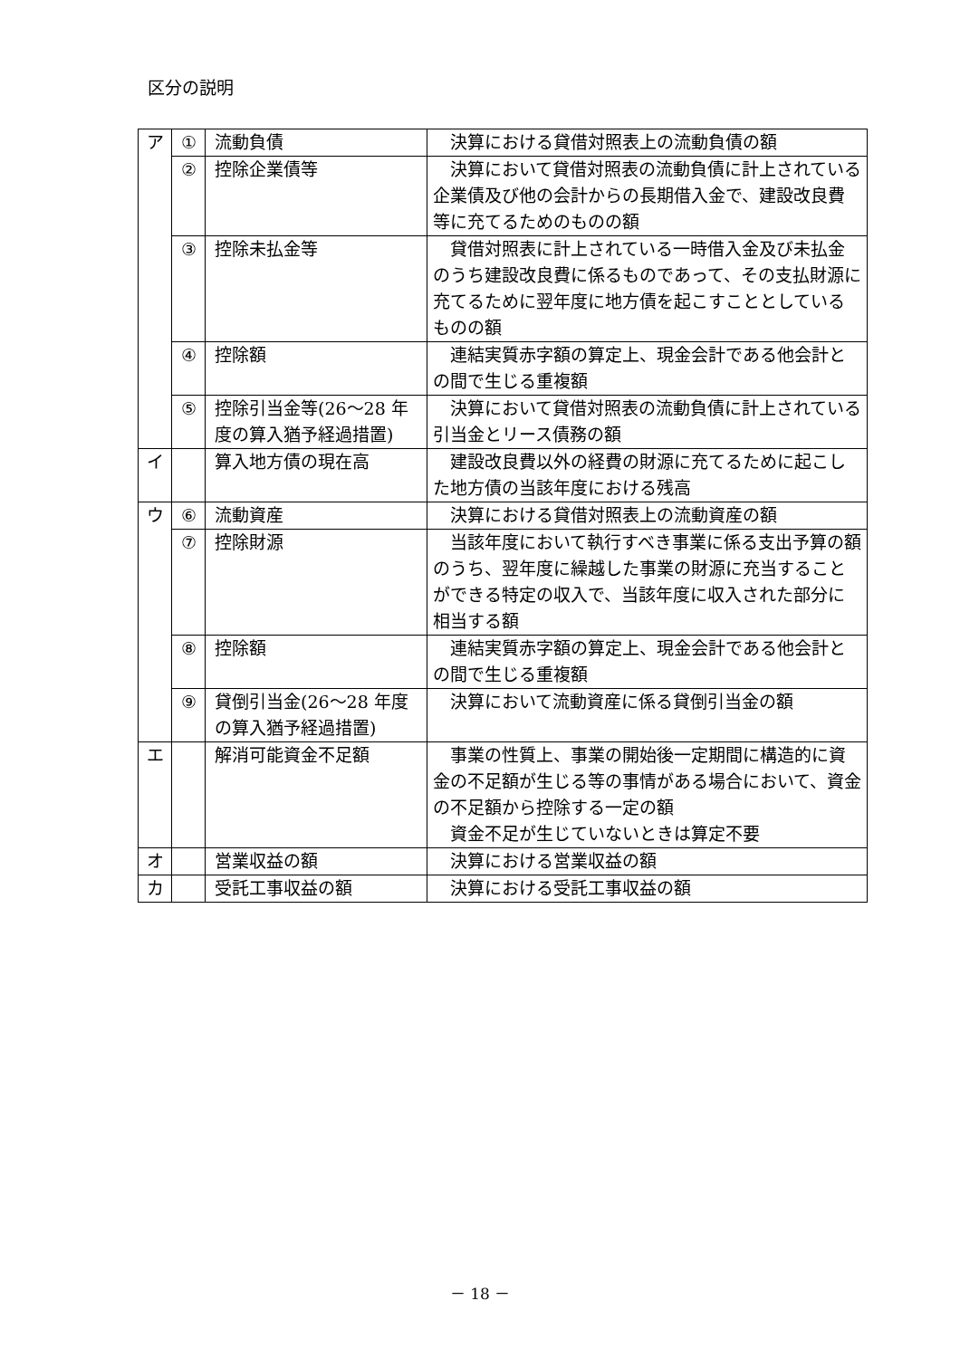区分の説明
| ア | ① | 流動負債 | 決算における貸借対照表上の流動負債の額 |
| | ② | 控除企業債等 | 決算において貸借対照表の流動負債に計上されている企業債及び他の会計からの長期借入金で、建設改良費等に充てるためのものの額 |
| | ③ | 控除未払金等 | 貸借対照表に計上されている一時借入金及び未払金のうち建設改良費に係るものであって、その支払財源に充てるために翌年度に地方債を起こすこととしているものの額 |
| | ④ | 控除額 | 連結実質赤字額の算定上、現金会計である他会計との間で生じる重複額 |
| | ⑤ | 控除引当金等(26～28 年度の算入猶予経過措置) | 決算において貸借対照表の流動負債に計上されている引当金とリース債務の額 |
| イ | | 算入地方債の現在高 | 建設改良費以外の経費の財源に充てるために起こした地方債の当該年度における残高 |
| ウ | ⑥ | 流動資産 | 決算における貸借対照表上の流動資産の額 |
| | ⑦ | 控除財源 | 当該年度において執行すべき事業に係る支出予算の額のうち、翌年度に繰越した事業の財源に充当することができる特定の収入で、当該年度に収入された部分に相当する額 |
| | ⑧ | 控除額 | 連結実質赤字額の算定上、現金会計である他会計との間で生じる重複額 |
| | ⑨ | 貸倒引当金(26～28 年度の算入猶予経過措置) | 決算において流動資産に係る貸倒引当金の額 |
| エ | | 解消可能資金不足額 | 事業の性質上、事業の開始後一定期間に構造的に資金の不足額が生じる等の事情がある場合において、資金の不足額から控除する一定の額 資金不足が生じていないときは算定不要 |
| オ | | 営業収益の額 | 決算における営業収益の額 |
| カ | | 受託工事収益の額 | 決算における受託工事収益の額 |
－ 18 －